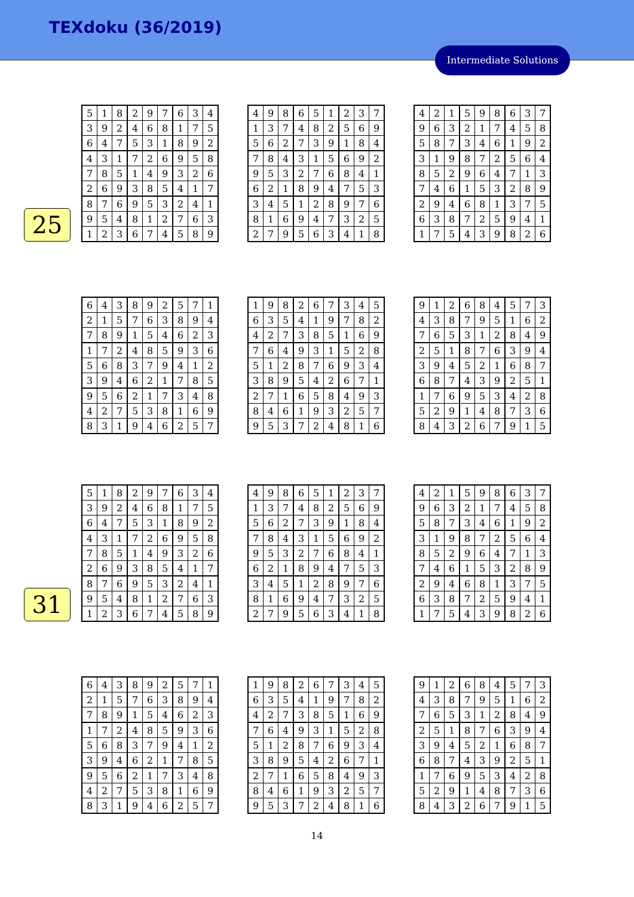TEXdoku (36/2019)
Intermediate Solutions
25
| 5 | 1 | 8 | 2 | 9 | 7 | 6 | 3 | 4 |
| 3 | 9 | 2 | 4 | 6 | 8 | 1 | 7 | 5 |
| 6 | 4 | 7 | 5 | 3 | 1 | 8 | 9 | 2 |
| 4 | 3 | 1 | 7 | 2 | 6 | 9 | 5 | 8 |
| 7 | 8 | 5 | 1 | 4 | 9 | 3 | 2 | 6 |
| 2 | 6 | 9 | 3 | 8 | 5 | 4 | 1 | 7 |
| 8 | 7 | 6 | 9 | 5 | 3 | 2 | 4 | 1 |
| 9 | 5 | 4 | 8 | 1 | 2 | 7 | 6 | 3 |
| 1 | 2 | 3 | 6 | 7 | 4 | 5 | 8 | 9 |
| 4 | 9 | 8 | 6 | 5 | 1 | 2 | 3 | 7 |
| 1 | 3 | 7 | 4 | 8 | 2 | 5 | 6 | 9 |
| 5 | 6 | 2 | 7 | 3 | 9 | 1 | 8 | 4 |
| 7 | 8 | 4 | 3 | 1 | 5 | 6 | 9 | 2 |
| 9 | 5 | 3 | 2 | 7 | 6 | 8 | 4 | 1 |
| 6 | 2 | 1 | 8 | 9 | 4 | 7 | 5 | 3 |
| 3 | 4 | 5 | 1 | 2 | 8 | 9 | 7 | 6 |
| 8 | 1 | 6 | 9 | 4 | 7 | 3 | 2 | 5 |
| 2 | 7 | 9 | 5 | 6 | 3 | 4 | 1 | 8 |
| 4 | 2 | 1 | 5 | 9 | 8 | 6 | 3 | 7 |
| 9 | 6 | 3 | 2 | 1 | 7 | 4 | 5 | 8 |
| 5 | 8 | 7 | 3 | 4 | 6 | 1 | 9 | 2 |
| 3 | 1 | 9 | 8 | 7 | 2 | 5 | 6 | 4 |
| 8 | 5 | 2 | 9 | 6 | 4 | 7 | 1 | 3 |
| 7 | 4 | 6 | 1 | 5 | 3 | 2 | 8 | 9 |
| 2 | 9 | 4 | 6 | 8 | 1 | 3 | 7 | 5 |
| 6 | 3 | 8 | 7 | 2 | 5 | 9 | 4 | 1 |
| 1 | 7 | 5 | 4 | 3 | 9 | 8 | 2 | 6 |
| 6 | 4 | 3 | 8 | 9 | 2 | 5 | 7 | 1 |
| 2 | 1 | 5 | 7 | 6 | 3 | 8 | 9 | 4 |
| 7 | 8 | 9 | 1 | 5 | 4 | 6 | 2 | 3 |
| 1 | 7 | 2 | 4 | 8 | 5 | 9 | 3 | 6 |
| 5 | 6 | 8 | 3 | 7 | 9 | 4 | 1 | 2 |
| 3 | 9 | 4 | 6 | 2 | 1 | 7 | 8 | 5 |
| 9 | 5 | 6 | 2 | 1 | 7 | 3 | 4 | 8 |
| 4 | 2 | 7 | 5 | 3 | 8 | 1 | 6 | 9 |
| 8 | 3 | 1 | 9 | 4 | 6 | 2 | 5 | 7 |
| 1 | 9 | 8 | 2 | 6 | 7 | 3 | 4 | 5 |
| 6 | 3 | 5 | 4 | 1 | 9 | 7 | 8 | 2 |
| 4 | 2 | 7 | 3 | 8 | 5 | 1 | 6 | 9 |
| 7 | 6 | 4 | 9 | 3 | 1 | 5 | 2 | 8 |
| 5 | 1 | 2 | 8 | 7 | 6 | 9 | 3 | 4 |
| 3 | 8 | 9 | 5 | 4 | 2 | 6 | 7 | 1 |
| 2 | 7 | 1 | 6 | 5 | 8 | 4 | 9 | 3 |
| 8 | 4 | 6 | 1 | 9 | 3 | 2 | 5 | 7 |
| 9 | 5 | 3 | 7 | 2 | 4 | 8 | 1 | 6 |
| 9 | 1 | 2 | 6 | 8 | 4 | 5 | 7 | 3 |
| 4 | 3 | 8 | 7 | 9 | 5 | 1 | 6 | 2 |
| 7 | 6 | 5 | 3 | 1 | 2 | 8 | 4 | 9 |
| 2 | 5 | 1 | 8 | 7 | 6 | 3 | 9 | 4 |
| 3 | 9 | 4 | 5 | 2 | 1 | 6 | 8 | 7 |
| 6 | 8 | 7 | 4 | 3 | 9 | 2 | 5 | 1 |
| 1 | 7 | 6 | 9 | 5 | 3 | 4 | 2 | 8 |
| 5 | 2 | 9 | 1 | 4 | 8 | 7 | 3 | 6 |
| 8 | 4 | 3 | 2 | 6 | 7 | 9 | 1 | 5 |
31
| 5 | 1 | 8 | 2 | 9 | 7 | 6 | 3 | 4 |
| 3 | 9 | 2 | 4 | 6 | 8 | 1 | 7 | 5 |
| 6 | 4 | 7 | 5 | 3 | 1 | 8 | 9 | 2 |
| 4 | 3 | 1 | 7 | 2 | 6 | 9 | 5 | 8 |
| 7 | 8 | 5 | 1 | 4 | 9 | 3 | 2 | 6 |
| 2 | 6 | 9 | 3 | 8 | 5 | 4 | 1 | 7 |
| 8 | 7 | 6 | 9 | 5 | 3 | 2 | 4 | 1 |
| 9 | 5 | 4 | 8 | 1 | 2 | 7 | 6 | 3 |
| 1 | 2 | 3 | 6 | 7 | 4 | 5 | 8 | 9 |
| 4 | 9 | 8 | 6 | 5 | 1 | 2 | 3 | 7 |
| 1 | 3 | 7 | 4 | 8 | 2 | 5 | 6 | 9 |
| 5 | 6 | 2 | 7 | 3 | 9 | 1 | 8 | 4 |
| 7 | 8 | 4 | 3 | 1 | 5 | 6 | 9 | 2 |
| 9 | 5 | 3 | 2 | 7 | 6 | 8 | 4 | 1 |
| 6 | 2 | 1 | 8 | 9 | 4 | 7 | 5 | 3 |
| 3 | 4 | 5 | 1 | 2 | 8 | 9 | 7 | 6 |
| 8 | 1 | 6 | 9 | 4 | 7 | 3 | 2 | 5 |
| 2 | 7 | 9 | 5 | 6 | 3 | 4 | 1 | 8 |
| 4 | 2 | 1 | 5 | 9 | 8 | 6 | 3 | 7 |
| 9 | 6 | 3 | 2 | 1 | 7 | 4 | 5 | 8 |
| 5 | 8 | 7 | 3 | 4 | 6 | 1 | 9 | 2 |
| 3 | 1 | 9 | 8 | 7 | 2 | 5 | 6 | 4 |
| 8 | 5 | 2 | 9 | 6 | 4 | 7 | 1 | 3 |
| 7 | 4 | 6 | 1 | 5 | 3 | 2 | 8 | 9 |
| 2 | 9 | 4 | 6 | 8 | 1 | 3 | 7 | 5 |
| 6 | 3 | 8 | 7 | 2 | 5 | 9 | 4 | 1 |
| 1 | 7 | 5 | 4 | 3 | 9 | 8 | 2 | 6 |
| 6 | 4 | 3 | 8 | 9 | 2 | 5 | 7 | 1 |
| 2 | 1 | 5 | 7 | 6 | 3 | 8 | 9 | 4 |
| 7 | 8 | 9 | 1 | 5 | 4 | 6 | 2 | 3 |
| 1 | 7 | 2 | 4 | 8 | 5 | 9 | 3 | 6 |
| 5 | 6 | 8 | 3 | 7 | 9 | 4 | 1 | 2 |
| 3 | 9 | 4 | 6 | 2 | 1 | 7 | 8 | 5 |
| 9 | 5 | 6 | 2 | 1 | 7 | 3 | 4 | 8 |
| 4 | 2 | 7 | 5 | 3 | 8 | 1 | 6 | 9 |
| 8 | 3 | 1 | 9 | 4 | 6 | 2 | 5 | 7 |
| 1 | 9 | 8 | 2 | 6 | 7 | 3 | 4 | 5 |
| 6 | 3 | 5 | 4 | 1 | 9 | 7 | 8 | 2 |
| 4 | 2 | 7 | 3 | 8 | 5 | 1 | 6 | 9 |
| 7 | 6 | 4 | 9 | 3 | 1 | 5 | 2 | 8 |
| 5 | 1 | 2 | 8 | 7 | 6 | 9 | 3 | 4 |
| 3 | 8 | 9 | 5 | 4 | 2 | 6 | 7 | 1 |
| 2 | 7 | 1 | 6 | 5 | 8 | 4 | 9 | 3 |
| 8 | 4 | 6 | 1 | 9 | 3 | 2 | 5 | 7 |
| 9 | 5 | 3 | 7 | 2 | 4 | 8 | 1 | 6 |
| 9 | 1 | 2 | 6 | 8 | 4 | 5 | 7 | 3 |
| 4 | 3 | 8 | 7 | 9 | 5 | 1 | 6 | 2 |
| 7 | 6 | 5 | 3 | 1 | 2 | 8 | 4 | 9 |
| 2 | 5 | 1 | 8 | 7 | 6 | 3 | 9 | 4 |
| 3 | 9 | 4 | 5 | 2 | 1 | 6 | 8 | 7 |
| 6 | 8 | 7 | 4 | 3 | 9 | 2 | 5 | 1 |
| 1 | 7 | 6 | 9 | 5 | 3 | 4 | 2 | 8 |
| 5 | 2 | 9 | 1 | 4 | 8 | 7 | 3 | 6 |
| 8 | 4 | 3 | 2 | 6 | 7 | 9 | 1 | 5 |
14